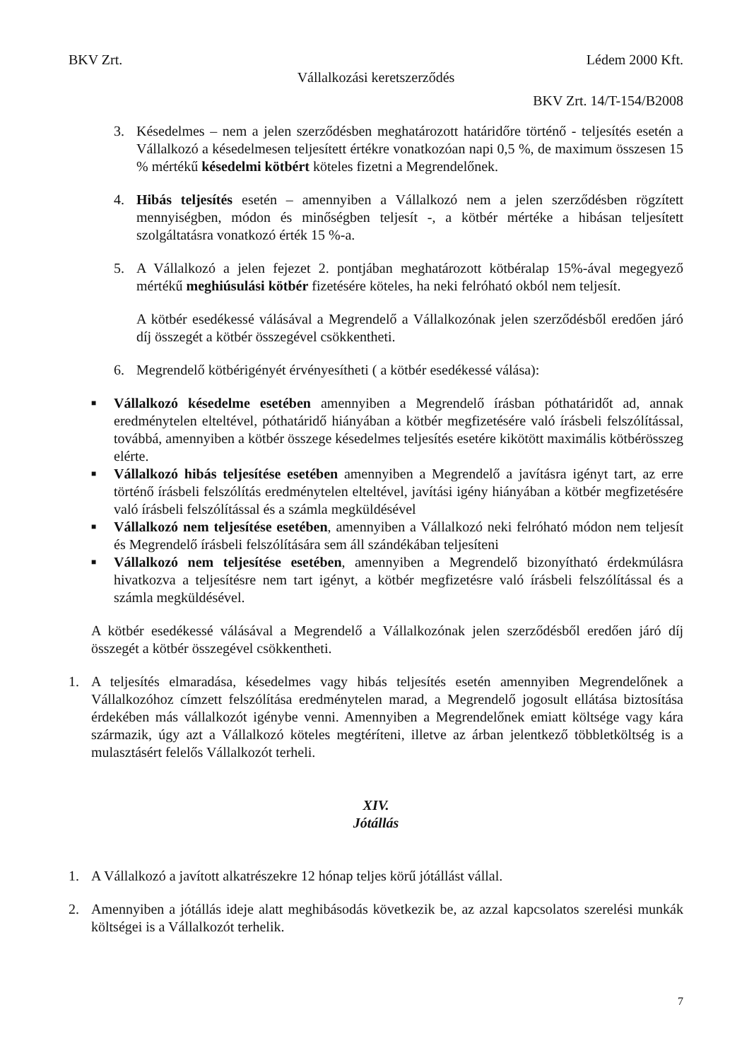BKV Zrt. Lédem 2000 Kft.
Vállalkozási keretszerződés
BKV Zrt. 14/T-154/B2008
3. Késedelmes – nem a jelen szerződésben meghatározott határidőre történő - teljesítés esetén a Vállalkozó a késedelmesen teljesített értékre vonatkozóan napi 0,5 %, de maximum összesen 15 % mértékű késedelmi kötbért köteles fizetni a Megrendelőnek.
4. Hibás teljesítés esetén – amennyiben a Vállalkozó nem a jelen szerződésben rögzített mennyiségben, módon és minőségben teljesít -, a kötbér mértéke a hibásan teljesített szolgáltatásra vonatkozó érték 15 %-a.
5. A Vállalkozó a jelen fejezet 2. pontjában meghatározott kötbéralap 15%-ával megegyező mértékű meghiúsulási kötbér fizetésére köteles, ha neki felróható okból nem teljesít.
A kötbér esedékessé válásával a Megrendelő a Vállalkozónak jelen szerződésből eredően járó díj összegét a kötbér összegével csökkentheti.
6. Megrendelő kötbérigényét érvényesítheti ( a kötbér esedékessé válása):
■
Vállalkozó késedelme esetében amennyiben a Megrendelő írásban póthatáridőt ad, annak eredménytelen elteltével, póthatáridő hiányában a kötbér megfizetésére való írásbeli felszólítással, továbbá, amennyiben a kötbér összege késedelmes teljesítés esetére kikötött maximális kötbérösszeg elérte.
■
Vállalkozó hibás teljesítése esetében amennyiben a Megrendelő a javításra igényt tart, az erre történő írásbeli felszólítás eredménytelen elteltével, javítási igény hiányában a kötbér megfizetésére való írásbeli felszólítással és a számla megküldésével
■
Vállalkozó nem teljesítése esetében, amennyiben a Vállalkozó neki felróható módon nem teljesít és Megrendelő írásbeli felszólítására sem áll szándékában teljesíteni
■
Vállalkozó nem teljesítése esetében, amennyiben a Megrendelő bizonyítható érdekmúlásra hivatkozva a teljesítésre nem tart igényt, a kötbér megfizetésre való írásbeli felszólítással és a számla megküldésével.
A kötbér esedékessé válásával a Megrendelő a Vállalkozónak jelen szerződésből eredően járó díj összegét a kötbér összegével csökkentheti.
1. A teljesítés elmaradása, késedelmes vagy hibás teljesítés esetén amennyiben Megrendelőnek a Vállalkozóhoz címzett felszólítása eredménytelen marad, a Megrendelő jogosult ellátása biztosítása érdekében más vállalkozót igénybe venni. Amennyiben a Megrendelőnek emiatt költsége vagy kára származik, úgy azt a Vállalkozó köteles megtéríteni, illetve az árban jelentkező többletköltség is a mulasztásért felelős Vállalkozót terheli.
XIV.
Jótállás
1. A Vállalkozó a javított alkatrészekre 12 hónap teljes körű jótállást vállal.
2. Amennyiben a jótállás ideje alatt meghibásodás következik be, az azzal kapcsolatos szerelési munkák költségei is a Vállalkozót terhelik.
7